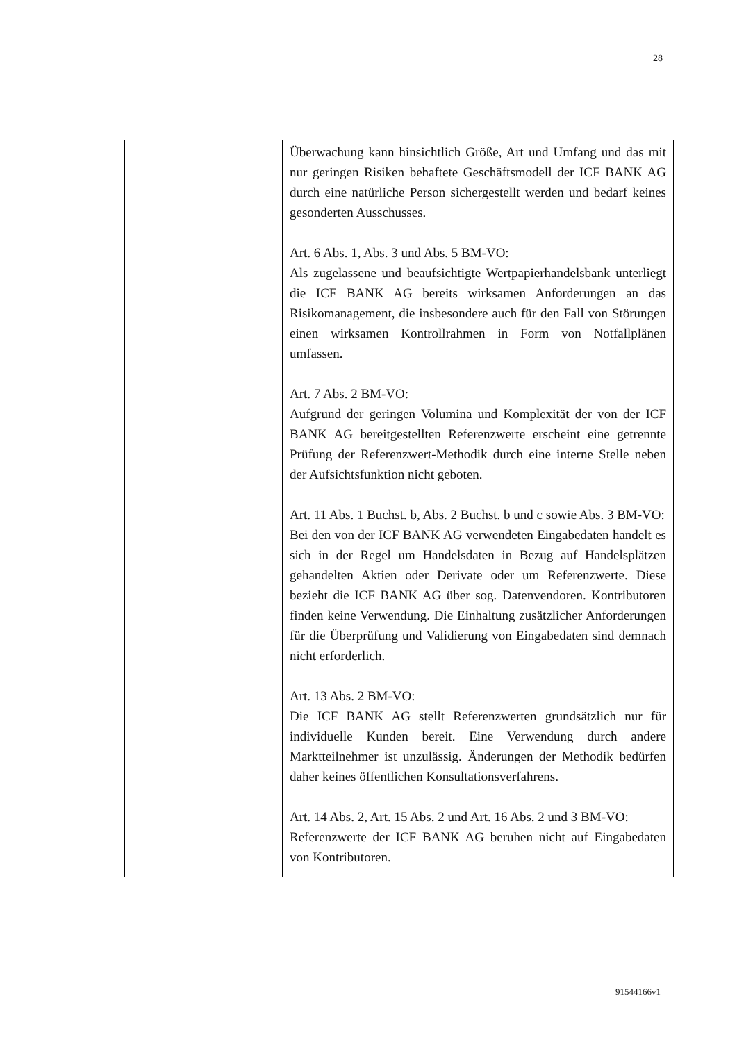28
| | Überwachung kann hinsichtlich Größe, Art und Umfang und das mit nur geringen Risiken behaftete Geschäftsmodell der ICF BANK AG durch eine natürliche Person sichergestellt werden und bedarf keines gesonderten Ausschusses. Art. 6 Abs. 1, Abs. 3 und Abs. 5 BM-VO: Als zugelassene und beaufsichtigte Wertpapierhandelsbank unterliegt die ICF BANK AG bereits wirksamen Anforderungen an das Risikomanagement, die insbesondere auch für den Fall von Störungen einen wirksamen Kontrollrahmen in Form von Notfallplänen umfassen. Art. 7 Abs. 2 BM-VO: Aufgrund der geringen Volumina und Komplexität der von der ICF BANK AG bereitgestellten Referenzwerte erscheint eine getrennte Prüfung der Referenzwert-Methodik durch eine interne Stelle neben der Aufsichtsfunktion nicht geboten. Art. 11 Abs. 1 Buchst. b, Abs. 2 Buchst. b und c sowie Abs. 3 BM-VO: Bei den von der ICF BANK AG verwendeten Eingabedaten handelt es sich in der Regel um Handelsdaten in Bezug auf Handelsplätzen gehandelten Aktien oder Derivate oder um Referenzwerte. Diese bezieht die ICF BANK AG über sog. Datenvendoren. Kontributoren finden keine Verwendung. Die Einhaltung zusätzlicher Anforderungen für die Überprüfung und Validierung von Eingabedaten sind demnach nicht erforderlich. Art. 13 Abs. 2 BM-VO: Die ICF BANK AG stellt Referenzwerten grundsätzlich nur für individuelle Kunden bereit. Eine Verwendung durch andere Marktteilnehmer ist unzulässig. Änderungen der Methodik bedürfen daher keines öffentlichen Konsultationsverfahrens. Art. 14 Abs. 2, Art. 15 Abs. 2 und Art. 16 Abs. 2 und 3 BM-VO: Referenzwerte der ICF BANK AG beruhen nicht auf Eingabedaten von Kontributoren. |
91544166v1